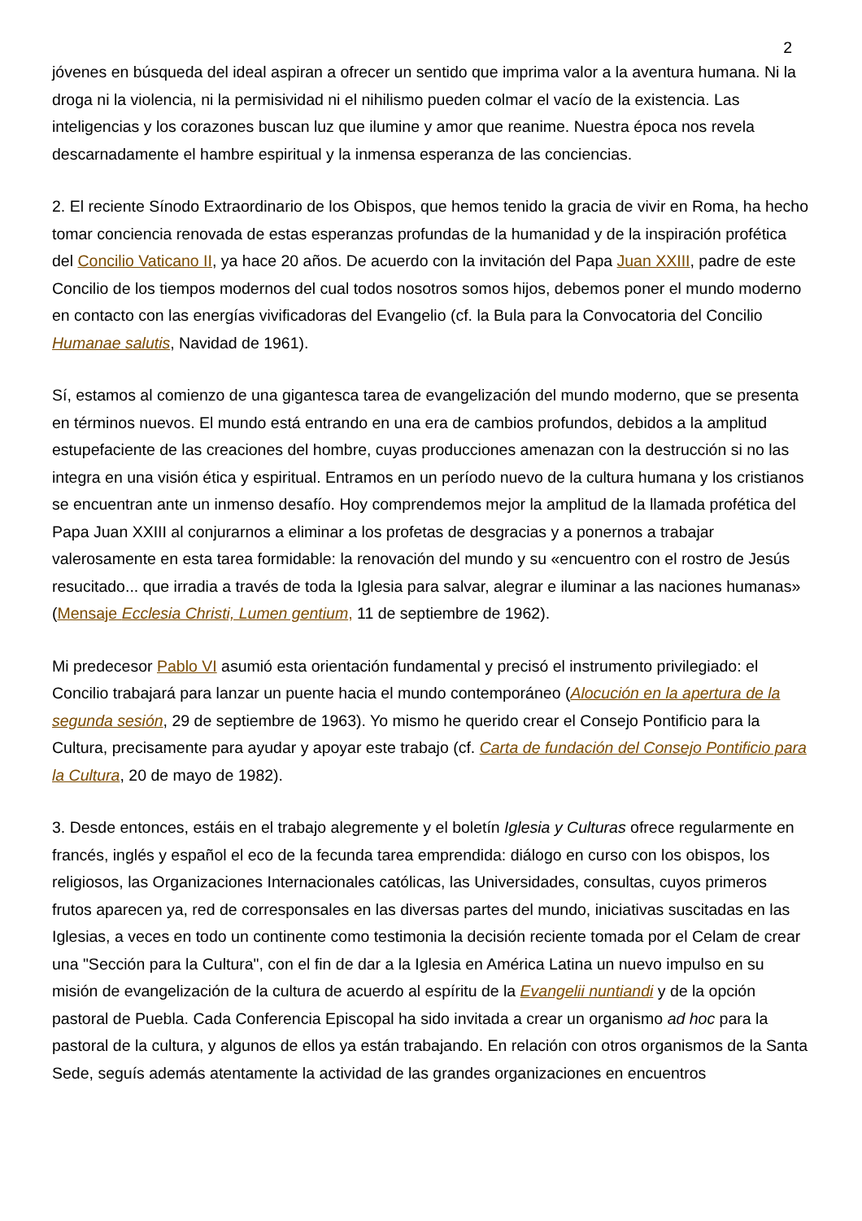2
jóvenes en búsqueda del ideal aspiran a ofrecer un sentido que imprima valor a la aventura humana. Ni la droga ni la violencia, ni la permisividad ni el nihilismo pueden colmar el vacío de la existencia. Las inteligencias y los corazones buscan luz que ilumine y amor que reanime. Nuestra época nos revela descarnadamente el hambre espiritual y la inmensa esperanza de las conciencias.
2. El reciente Sínodo Extraordinario de los Obispos, que hemos tenido la gracia de vivir en Roma, ha hecho tomar conciencia renovada de estas esperanzas profundas de la humanidad y de la inspiración profética del Concilio Vaticano II, ya hace 20 años. De acuerdo con la invitación del Papa Juan XXIII, padre de este Concilio de los tiempos modernos del cual todos nosotros somos hijos, debemos poner el mundo moderno en contacto con las energías vivificadoras del Evangelio (cf. la Bula para la Convocatoria del Concilio Humanae salutis, Navidad de 1961).
Sí, estamos al comienzo de una gigantesca tarea de evangelización del mundo moderno, que se presenta en términos nuevos. El mundo está entrando en una era de cambios profundos, debidos a la amplitud estupefaciente de las creaciones del hombre, cuyas producciones amenazan con la destrucción si no las integra en una visión ética y espiritual. Entramos en un período nuevo de la cultura humana y los cristianos se encuentran ante un inmenso desafío. Hoy comprendemos mejor la amplitud de la llamada profética del Papa Juan XXIII al conjurarnos a eliminar a los profetas de desgracias y a ponernos a trabajar valerosamente en esta tarea formidable: la renovación del mundo y su «encuentro con el rostro de Jesús resucitado... que irradia a través de toda la Iglesia para salvar, alegrar e iluminar a las naciones humanas» (Mensaje Ecclesia Christi, Lumen gentium, 11 de septiembre de 1962).
Mi predecesor Pablo VI asumió esta orientación fundamental y precisó el instrumento privilegiado: el Concilio trabajará para lanzar un puente hacia el mundo contemporáneo (Alocución en la apertura de la segunda sesión, 29 de septiembre de 1963). Yo mismo he querido crear el Consejo Pontificio para la Cultura, precisamente para ayudar y apoyar este trabajo (cf. Carta de fundación del Consejo Pontificio para la Cultura, 20 de mayo de 1982).
3. Desde entonces, estáis en el trabajo alegremente y el boletín Iglesia y Culturas ofrece regularmente en francés, inglés y español el eco de la fecunda tarea emprendida: diálogo en curso con los obispos, los religiosos, las Organizaciones Internacionales católicas, las Universidades, consultas, cuyos primeros frutos aparecen ya, red de corresponsales en las diversas partes del mundo, iniciativas suscitadas en las Iglesias, a veces en todo un continente como testimonia la decisión reciente tomada por el Celam de crear una "Sección para la Cultura", con el fin de dar a la Iglesia en América Latina un nuevo impulso en su misión de evangelización de la cultura de acuerdo al espíritu de la Evangelii nuntiandi y de la opción pastoral de Puebla. Cada Conferencia Episcopal ha sido invitada a crear un organismo ad hoc para la pastoral de la cultura, y algunos de ellos ya están trabajando. En relación con otros organismos de la Santa Sede, seguís además atentamente la actividad de las grandes organizaciones en encuentros